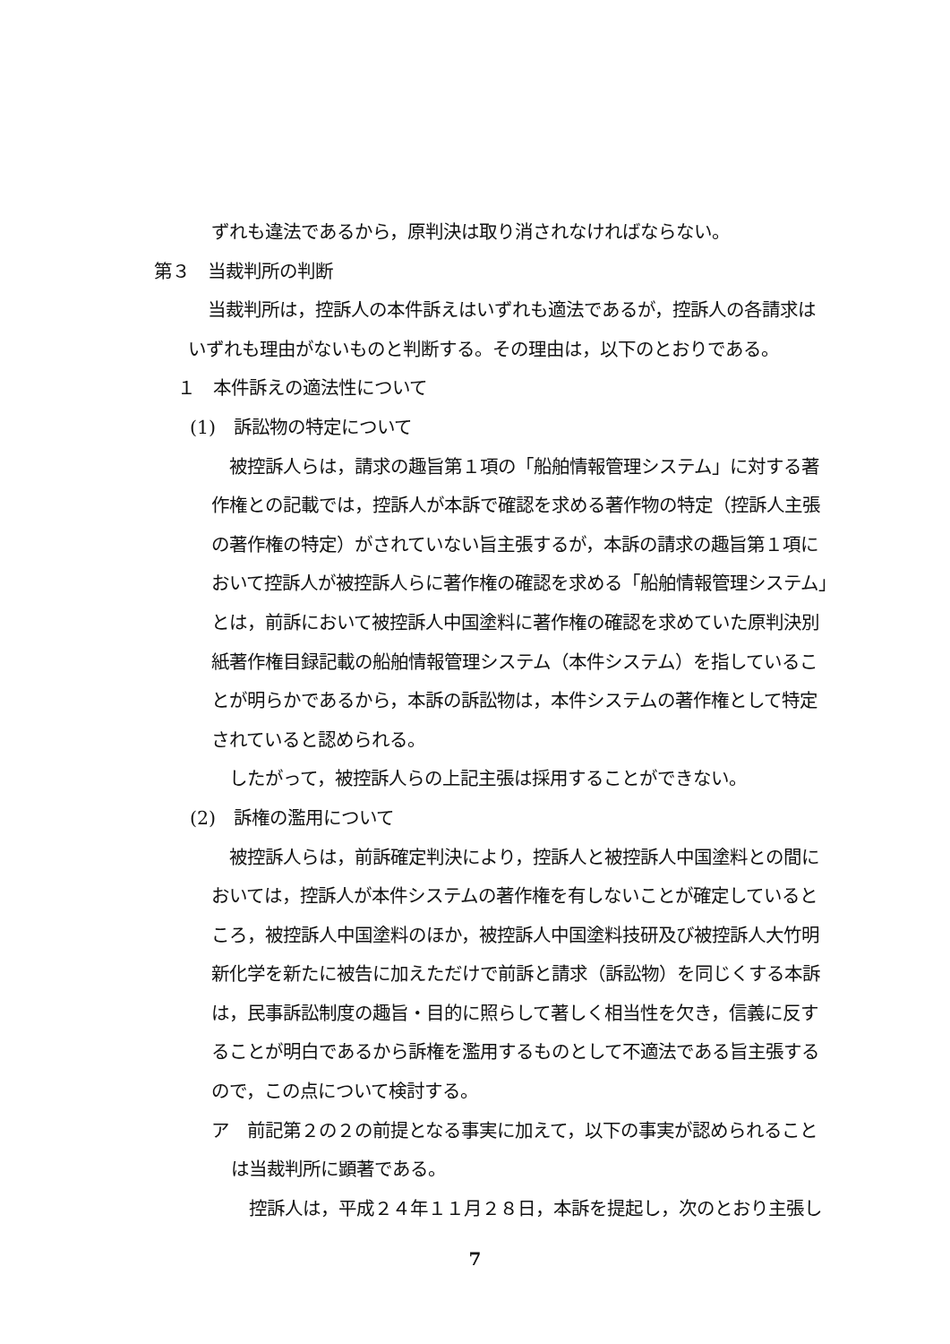ずれも違法であるから，原判決は取り消されなければならない。
第３　当裁判所の判断
当裁判所は，控訴人の本件訴えはいずれも適法であるが，控訴人の各請求は
いずれも理由がないものと判断する。その理由は，以下のとおりである。
１　本件訴えの適法性について
(1)　訴訟物の特定について
被控訴人らは，請求の趣旨第１項の「船舶情報管理システム」に対する著
作権との記載では，控訴人が本訴で確認を求める著作物の特定（控訴人主張
の著作権の特定）がされていない旨主張するが，本訴の請求の趣旨第１項に
おいて控訴人が被控訴人らに著作権の確認を求める「船舶情報管理システム」
とは，前訴において被控訴人中国塗料に著作権の確認を求めていた原判決別
紙著作権目録記載の船舶情報管理システム（本件システム）を指しているこ
とが明らかであるから，本訴の訴訟物は，本件システムの著作権として特定
されていると認められる。
したがって，被控訴人らの上記主張は採用することができない。
(2)　訴権の濫用について
被控訴人らは，前訴確定判決により，控訴人と被控訴人中国塗料との間に
おいては，控訴人が本件システムの著作権を有しないことが確定していると
ころ，被控訴人中国塗料のほか，被控訴人中国塗料技研及び被控訴人大竹明
新化学を新たに被告に加えただけで前訴と請求（訴訟物）を同じくする本訴
は，民事訴訟制度の趣旨・目的に照らして著しく相当性を欠き，信義に反す
ることが明白であるから訴権を濫用するものとして不適法である旨主張する
ので，この点について検討する。
ア　前記第２の２の前提となる事実に加えて，以下の事実が認められること
は当裁判所に顕著である。
控訴人は，平成２４年１１月２８日，本訴を提起し，次のとおり主張し
7